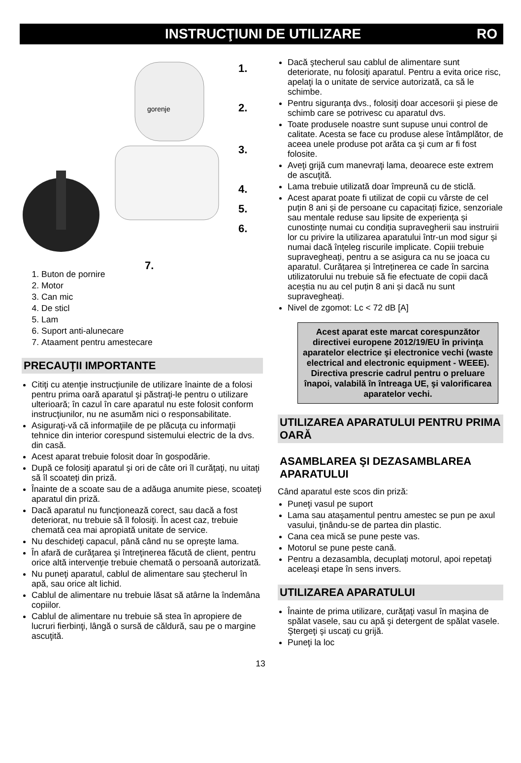INSTRUCŢIUNI DE UTILIZARE RO
gorenje
1.
2.
3.
4.
5.
6.
7.
1. Buton de pornire
2. Motor
3. Can mic
4. De sticl
5. Lam
6. Suport anti-alunecare
7. Ataament pentru amestecare
PRECAUŢII IMPORTANTE
Citiţi cu atenţie instrucţiunile de utilizare înainte de a folosi pentru prima oară aparatul şi păstraţi-le pentru o utilizare ulterioară; în cazul în care aparatul nu este folosit conform instrucţiunilor, nu ne asumăm nici o responsabilitate.
Asiguraţi-vă că informaţiile de pe plăcuţa cu informaţii tehnice din interior corespund sistemului electric de la dvs. din casă.
Acest aparat trebuie folosit doar în gospodărie.
După ce folosiţi aparatul şi ori de câte ori îl curăţaţi, nu uitaţi să îl scoateţi din priză.
Înainte de a scoate sau de a adăuga anumite piese, scoateţi aparatul din priză.
Dacă aparatul nu funcţionează corect, sau dacă a fost deteriorat, nu trebuie să îl folosiţi. În acest caz, trebuie chemată cea mai apropiată unitate de service.
Nu deschideţi capacul, până când nu se opreşte lama.
În afară de curăţarea şi întreţinerea făcută de client, pentru orice altă intervenţie trebuie chemată o persoană autorizată.
Nu puneţi aparatul, cablul de alimentare sau ştecherul în apă, sau orice alt lichid.
Cablul de alimentare nu trebuie lăsat să atârne la îndemâna copiilor.
Cablul de alimentare nu trebuie să stea în apropiere de lucruri fierbinţi, lângă o sursă de căldură, sau pe o margine ascuţită.
Dacă ştecherul sau cablul de alimentare sunt deteriorate, nu folosiţi aparatul. Pentru a evita orice risc, apelaţi la o unitate de service autorizată, ca să le schimbe.
Pentru siguranţa dvs., folosiţi doar accesorii şi piese de schimb care se potrivesc cu aparatul dvs.
Toate produsele noastre sunt supuse unui control de calitate. Acesta se face cu produse alese întâmplător, de aceea unele produse pot arăta ca şi cum ar fi fost folosite.
Aveţi grijă cum manevraţi lama, deoarece este extrem de ascuţită.
Lama trebuie utilizată doar împreună cu de sticlă.
Acest aparat poate fi utilizat de copii cu vârste de cel puțin 8 ani și de persoane cu capacitați fizice, senzoriale sau mentale reduse sau lipsite de experiența și cunostințe numai cu condiția supravegherii sau instruirii lor cu privire la utilizarea aparatului într-un mod sigur și numai dacă înțeleg riscurile implicate. Copiii trebuie supravegheați, pentru a se asigura ca nu se joaca cu aparatul. Curățarea și întreținerea ce cade în sarcina utilizatorului nu trebuie să fie efectuate de copii dacă aceștia nu au cel puțin 8 ani și dacă nu sunt supravegheați.
Nivel de zgomot: Lc < 72 dB [A]
Acest aparat este marcat corespunzător directivei europene 2012/19/EU în privinţa aparatelor electrice şi electronice vechi (waste electrical and electronic equipment - WEEE). Directiva prescrie cadrul pentru o preluare înapoi, valabilă în întreaga UE, şi valorificarea aparatelor vechi.
UTILIZAREA APARATULUI PENTRU PRIMA OARĂ
ASAMBLAREA ŞI DEZASAMBLAREA APARATULUI
Când aparatul este scos din priză:
Puneţi vasul pe suport
Lama sau ataşamentul pentru amestec se pun pe axul vasului, ţinându-se de partea din plastic.
Cana cea mică se pune peste vas.
Motorul se pune peste cană.
Pentru a dezasambla, decuplaţi motorul, apoi repetaţi aceleaşi etape în sens invers.
UTILIZAREA APARATULUI
Înainte de prima utilizare, curăţaţi vasul în maşina de spălat vasele, sau cu apă şi detergent de spălat vasele. Ştergeţi şi uscaţi cu grijă.
Puneţi la loc
13